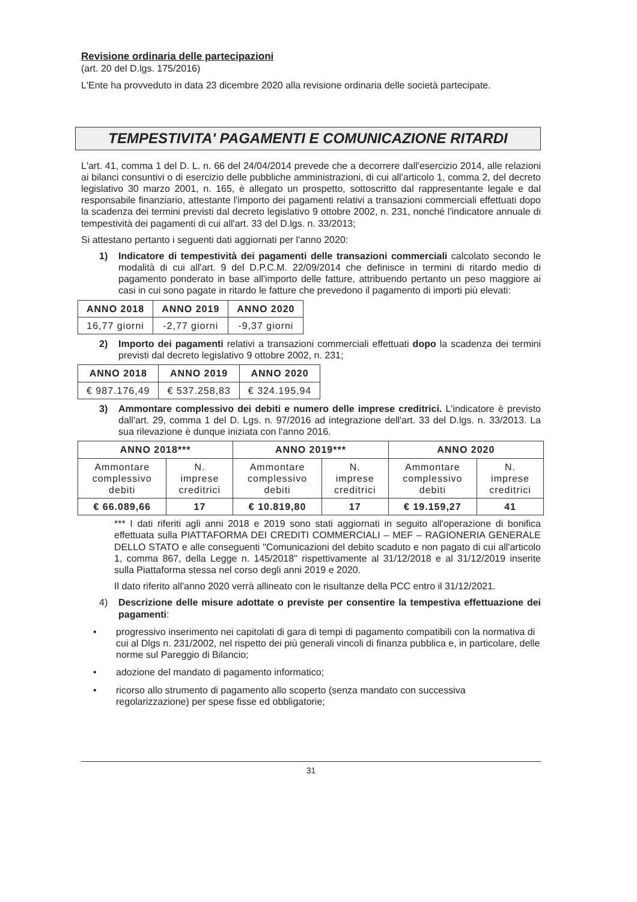Revisione ordinaria delle partecipazioni
(art. 20 del D.lgs. 175/2016)
L'Ente ha provveduto in data 23 dicembre 2020 alla revisione ordinaria delle società partecipate.
TEMPESTIVITA' PAGAMENTI E COMUNICAZIONE RITARDI
L'art. 41, comma 1 del D. L. n. 66 del 24/04/2014 prevede che a decorrere dall'esercizio 2014, alle relazioni ai bilanci consuntivi o di esercizio delle pubbliche amministrazioni, di cui all'articolo 1, comma 2, del decreto legislativo 30 marzo 2001, n. 165, è allegato un prospetto, sottoscritto dal rappresentante legale e dal responsabile finanziario, attestante l'importo dei pagamenti relativi a transazioni commerciali effettuati dopo la scadenza dei termini previsti dal decreto legislativo 9 ottobre 2002, n. 231, nonché l'indicatore annuale di tempestività dei pagamenti di cui all'art. 33 del D.lgs. n. 33/2013;
Si attestano pertanto i seguenti dati aggiornati per l'anno 2020:
1) Indicatore di tempestività dei pagamenti delle transazioni commerciali calcolato secondo le modalità di cui all'art. 9 del D.P.C.M. 22/09/2014 che definisce in termini di ritardo medio di pagamento ponderato in base all'importo delle fatture, attribuendo pertanto un peso maggiore ai casi in cui sono pagate in ritardo le fatture che prevedono il pagamento di importi più elevati:
| ANNO 2018 | ANNO 2019 | ANNO 2020 |
| --- | --- | --- |
| 16,77 giorni | -2,77 giorni | -9,37 giorni |
2) Importo dei pagamenti relativi a transazioni commerciali effettuati dopo la scadenza dei termini previsti dal decreto legislativo 9 ottobre 2002, n. 231;
| ANNO 2018 | ANNO 2019 | ANNO 2020 |
| --- | --- | --- |
| € 987.176,49 | € 537.258,83 | € 324.195,94 |
3) Ammontare complessivo dei debiti e numero delle imprese creditrici. L'indicatore è previsto dall'art. 29, comma 1 del D. Lgs. n. 97/2016 ad integrazione dell'art. 33 del D.lgs. n. 33/2013. La sua rilevazione è dunque iniziata con l'anno 2016.
| ANNO 2018*** | | ANNO 2019*** | | ANNO 2020 | |
| --- | --- | --- | --- | --- | --- |
| Ammontare complessivo debiti | N. imprese creditrici | Ammontare complessivo debiti | N. imprese creditrici | Ammontare complessivo debiti | N. imprese creditrici |
| € 66.089,66 | 17 | € 10.819,80 | 17 | € 19.159,27 | 41 |
*** I dati riferiti agli anni 2018 e 2019 sono stati aggiornati in seguito all'operazione di bonifica effettuata sulla PIATTAFORMA DEI CREDITI COMMERCIALI – MEF – RAGIONERIA GENERALE DELLO STATO e alle conseguenti "Comunicazioni del debito scaduto e non pagato di cui all'articolo 1, comma 867, della Legge n. 145/2018" rispettivamente al 31/12/2018 e al 31/12/2019 inserite sulla Piattaforma stessa nel corso degli anni 2019 e 2020.
Il dato riferito all'anno 2020 verrà allineato con le risultanze della PCC entro il 31/12/2021.
4) Descrizione delle misure adottate o previste per consentire la tempestiva effettuazione dei pagamenti:
• progressivo inserimento nei capitolati di gara di tempi di pagamento compatibili con la normativa di cui al Dlgs n. 231/2002, nel rispetto dei più generali vincoli di finanza pubblica e, in particolare, delle norme sul Pareggio di Bilancio;
• adozione del mandato di pagamento informatico;
• ricorso allo strumento di pagamento allo scoperto (senza mandato con successiva regolarizzazione) per spese fisse ed obbligatorie;
31